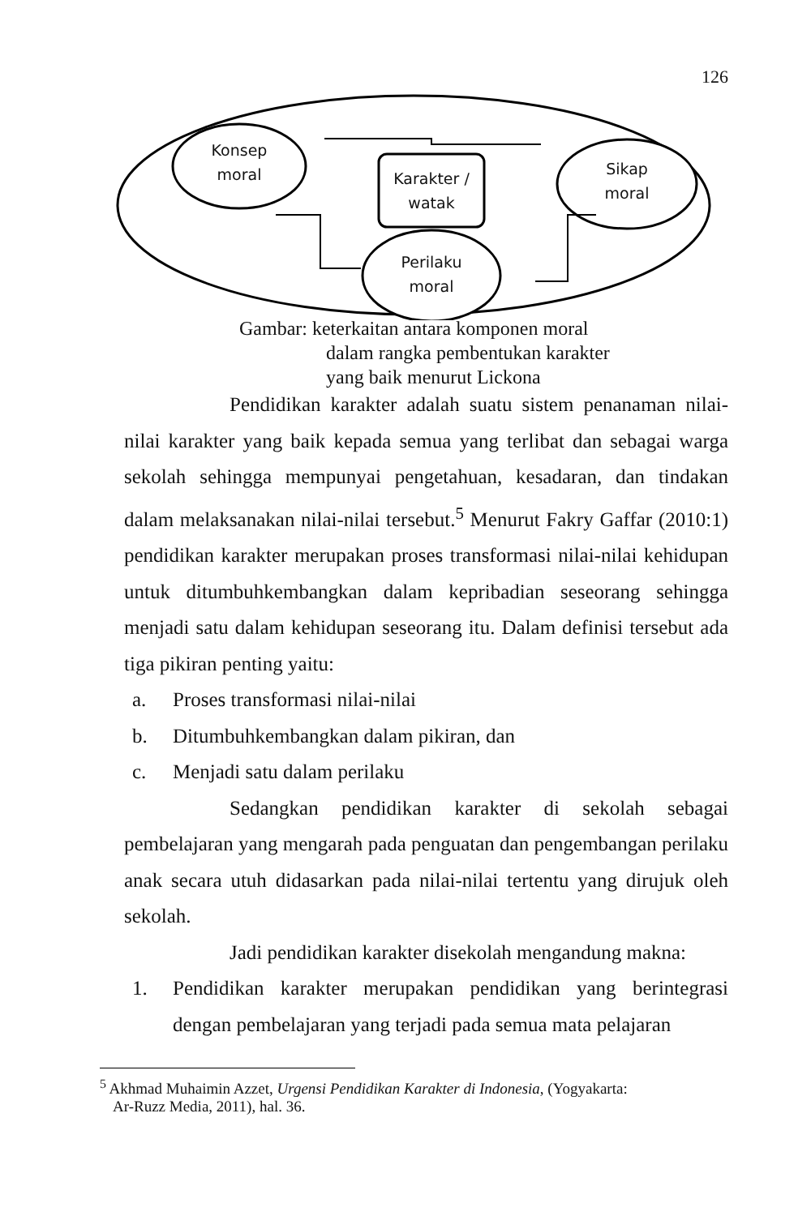126
Konsep moral
Karakter / watak
Sikap moral
Perilaku moral
Gambar: keterkaitan antara komponen moral
dalam rangka pembentukan karakter
yang baik menurut Lickona
Pendidikan karakter adalah suatu sistem penanaman nilai-nilai karakter yang baik kepada semua yang terlibat dan sebagai warga sekolah sehingga mempunyai pengetahuan, kesadaran, dan tindakan dalam melaksanakan nilai-nilai tersebut.<sup>5</sup> Menurut Fakry Gaffar (2010:1) pendidikan karakter merupakan proses transformasi nilai-nilai kehidupan untuk ditumbuhkembangkan dalam kepribadian seseorang sehingga menjadi satu dalam kehidupan seseorang itu. Dalam definisi tersebut ada tiga pikiran penting yaitu:
a. Proses transformasi nilai-nilai
b. Ditumbuhkembangkan dalam pikiran, dan
c. Menjadi satu dalam perilaku
Sedangkan pendidikan karakter di sekolah sebagai pembelajaran yang mengarah pada penguatan dan pengembangan perilaku anak secara utuh didasarkan pada nilai-nilai tertentu yang dirujuk oleh sekolah.
Jadi pendidikan karakter disekolah mengandung makna:
1. Pendidikan karakter merupakan pendidikan yang berintegrasi dengan pembelajaran yang terjadi pada semua mata pelajaran
<sup>5</sup> Akhmad Muhaimin Azzet, Urgensi Pendidikan Karakter di Indonesia, (Yogyakarta:
Ar-Ruzz Media, 2011), hal. 36.